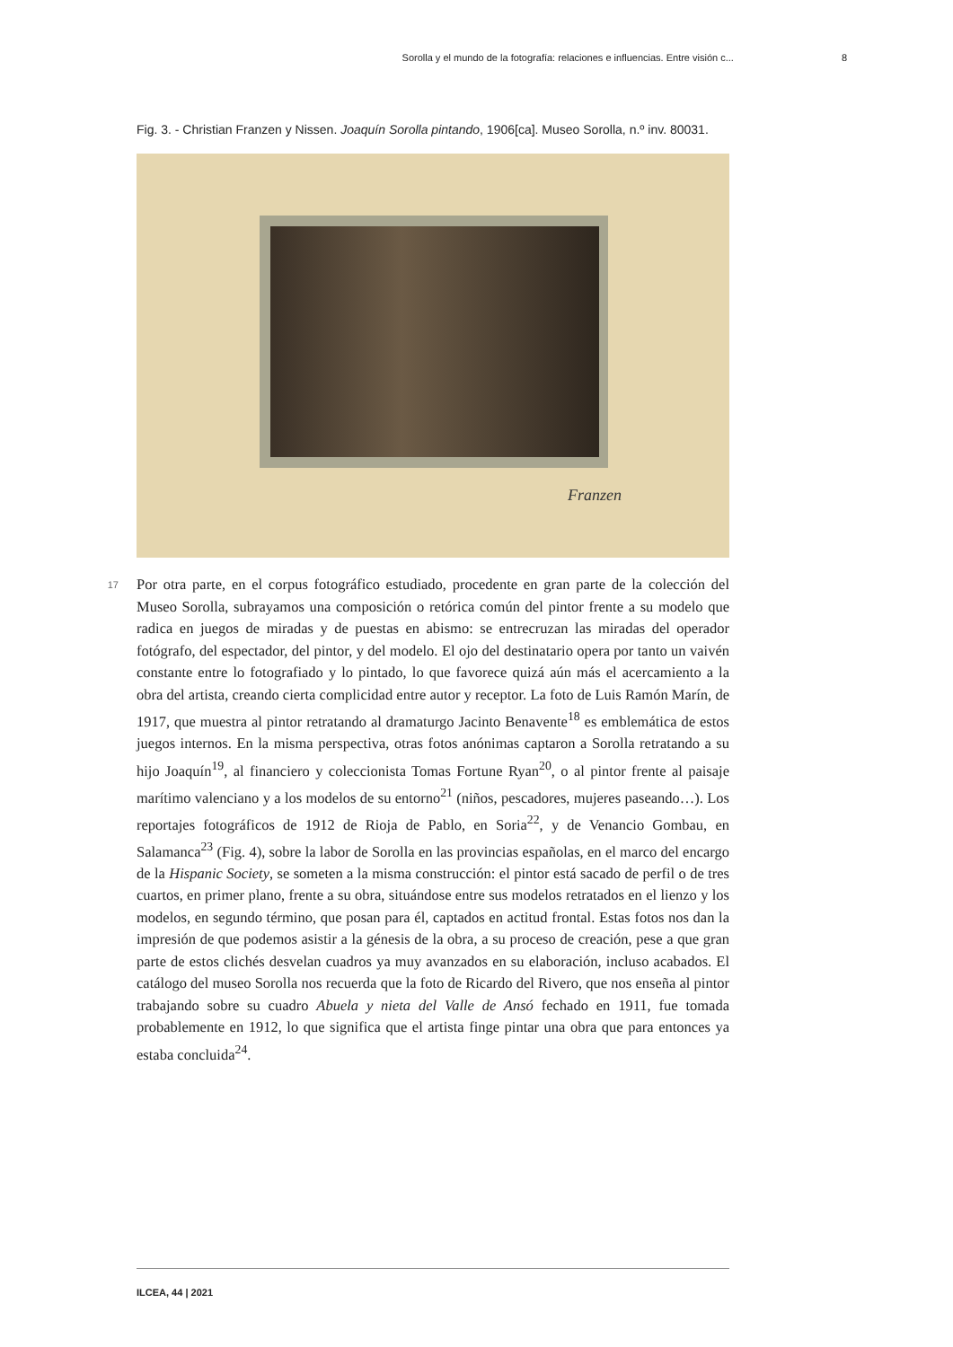Sorolla y el mundo de la fotografía: relaciones e influencias. Entre visión c... 8
Fig. 3. - Christian Franzen y Nissen. Joaquín Sorolla pintando, 1906[ca]. Museo Sorolla, n.º inv. 80031.
Franzen
17
Por otra parte, en el corpus fotográfico estudiado, procedente en gran parte de la colección del Museo Sorolla, subrayamos una composición o retórica común del pintor frente a su modelo que radica en juegos de miradas y de puestas en abismo: se entrecruzan las miradas del operador fotógrafo, del espectador, del pintor, y del modelo. El ojo del destinatario opera por tanto un vaivén constante entre lo fotografiado y lo pintado, lo que favorece quizá aún más el acercamiento a la obra del artista, creando cierta complicidad entre autor y receptor. La foto de Luis Ramón Marín, de 1917, que muestra al pintor retratando al dramaturgo Jacinto Benavente<sup>18</sup> es emblemática de estos juegos internos. En la misma perspectiva, otras fotos anónimas captaron a Sorolla retratando a su hijo Joaquín<sup>19</sup>, al financiero y coleccionista Tomas Fortune Ryan<sup>20</sup>, o al pintor frente al paisaje marítimo valenciano y a los modelos de su entorno<sup>21</sup> (niños, pescadores, mujeres paseando…). Los reportajes fotográficos de 1912 de Rioja de Pablo, en Soria<sup>22</sup>, y de Venancio Gombau, en Salamanca<sup>23</sup> (Fig. 4), sobre la labor de Sorolla en las provincias españolas, en el marco del encargo de la Hispanic Society, se someten a la misma construcción: el pintor está sacado de perfil o de tres cuartos, en primer plano, frente a su obra, situándose entre sus modelos retratados en el lienzo y los modelos, en segundo término, que posan para él, captados en actitud frontal. Estas fotos nos dan la impresión de que podemos asistir a la génesis de la obra, a su proceso de creación, pese a que gran parte de estos clichés desvelan cuadros ya muy avanzados en su elaboración, incluso acabados. El catálogo del museo Sorolla nos recuerda que la foto de Ricardo del Rivero, que nos enseña al pintor trabajando sobre su cuadro Abuela y nieta del Valle de Ansó fechado en 1911, fue tomada probablemente en 1912, lo que significa que el artista finge pintar una obra que para entonces ya estaba concluida<sup>24</sup>.
ILCEA, 44 | 2021